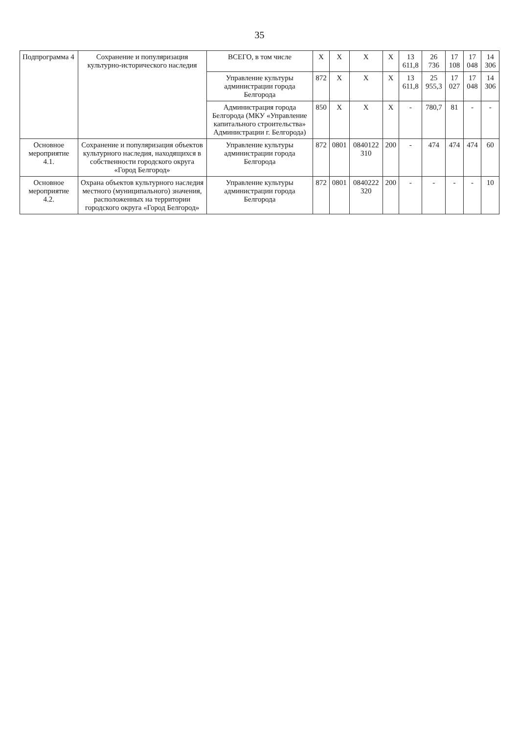35
| Подпрограмма 4 | Сохранение и популяризация культурно-исторического наследия | ВСЕГО, в том числе | X | X | X | X | 13 611,8 | 26 736 | 17 108 | 17 048 | 14 306 |
| | | Управление культуры администрации города Белгорода | 872 | X | X | X | 13 611,8 | 25 955,3 | 17 027 | 17 048 | 14 306 |
| | | Администрация города Белгорода (МКУ «Управление капитального строительства» Администрации г. Белгорода) | 850 | X | X | X | - | 780,7 | 81 | - | - |
| Основное мероприятие 4.1. | Сохранение и популяризация объектов культурного наследия, находящихся в собственности городского округа «Город Белгород» | Управление культуры администрации города Белгорода | 872 | 0801 | 0840122 310 | 200 | - | 474 | 474 | 474 | 60 |
| Основное мероприятие 4.2. | Охрана объектов культурного наследия местного (муниципального) значения, расположенных на территории городского округа «Город Белгород» | Управление культуры администрации города Белгорода | 872 | 0801 | 0840222 320 | 200 | - | - | - | - | 10 |